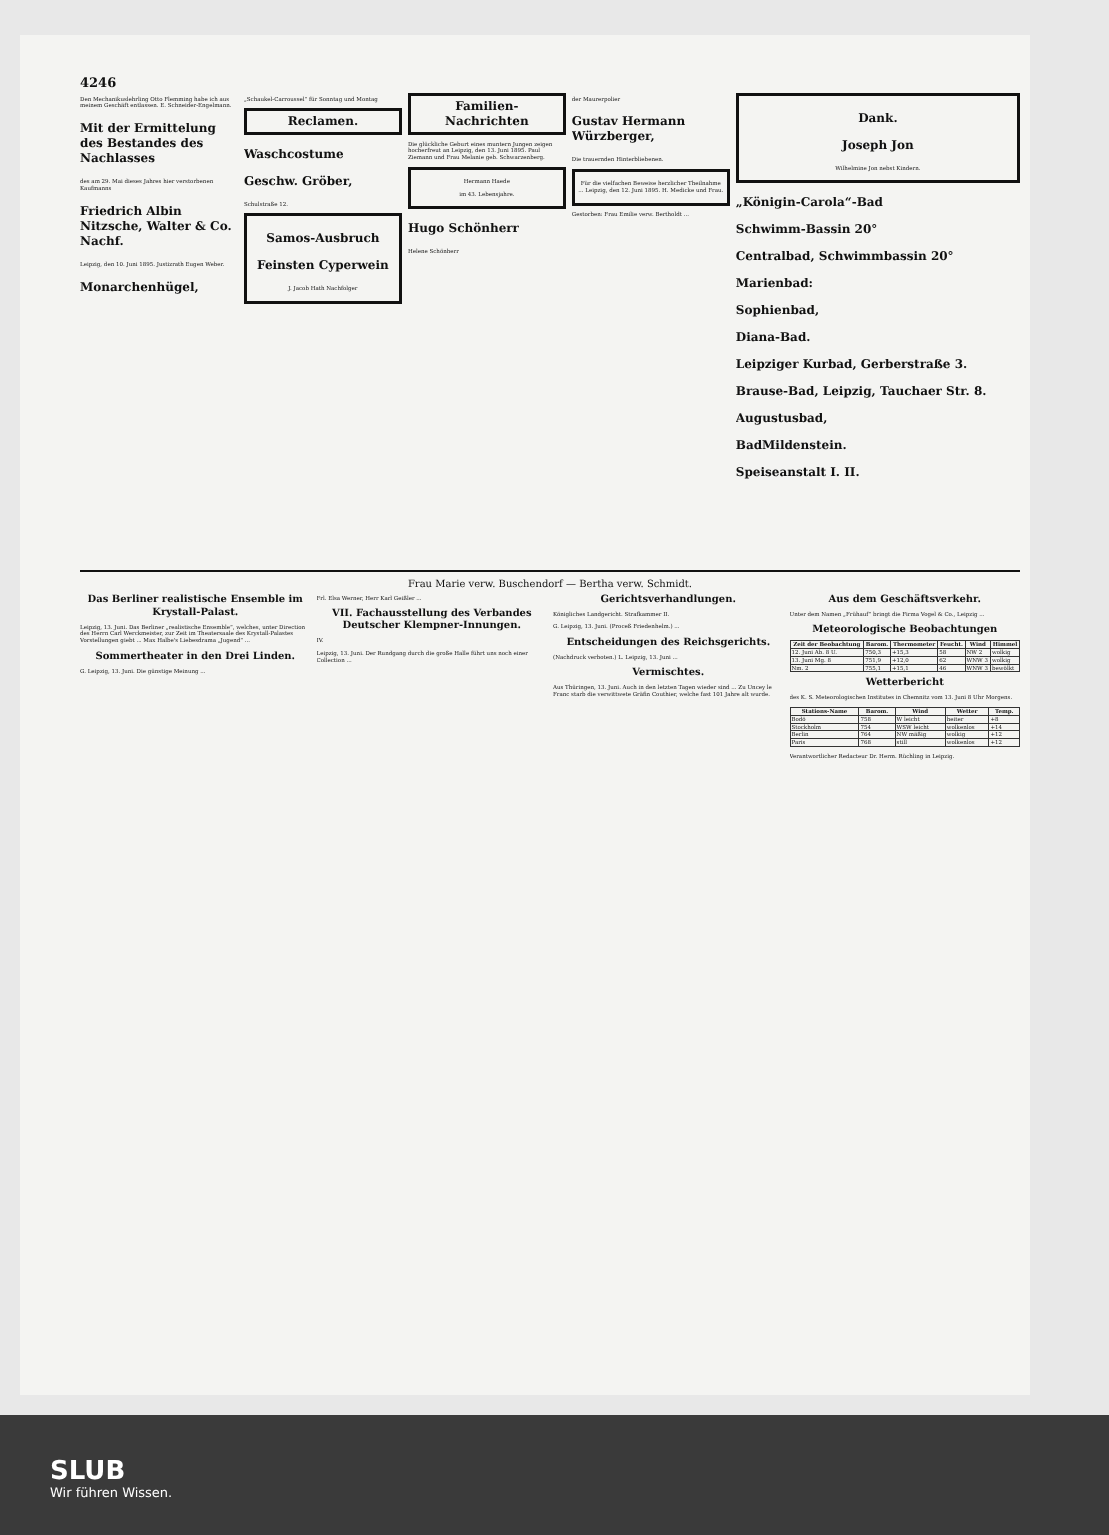4246
Den Mechanikuslehrling Otto Flemming habe ich aus meinem Geschäft entlassen. E. Schneider-Engelmann.
Mit der Ermittelung des Bestandes des Nachlasses
des am 29. Mai dieses Jahres hier verstorbenen Kaufmanns
Friedrich Albin Nitzsche, Walter & Co. Nachf.
Leipzig, den 10. Juni 1895. Justizrath Eugen Weber.
Monarchenhügel,
„Schaukel-Carroussel“ für Sonntag und Montag
Reclamen.
Waschcostume
Geschw. Gröber,
Schulstraße 12.
Samos-Ausbruch
Feinsten Cyperwein
J. Jacob Hath Nachfolger
Familien-Nachrichten
Die glückliche Geburt eines muntern Jungen zeigen hocherfreut an Leipzig, den 13. Juni 1895. Paul Ziemann und Frau Melanie geb. Schwarzenberg.
Hermann Haede
im 43. Lebensjahre.
Hugo Schönherr
Helene Schönherr
der Maurerpolier
Gustav Hermann Würzberger,
Die trauernden Hinterbliebenen.
Für die vielfachen Beweise herzlicher Theilnahme ... Leipzig, den 12. Juni 1895. H. Medicke und Frau.
Gestorben: Frau Emilie verw. Bertholdt ...
Dank.
Joseph Jon
Wilhelmine Jon nebst Kindern.
„Königin-Carola“-Bad
Schwimm-Bassin 20°
Centralbad, Schwimmbassin 20°
Marienbad:
Sophienbad,
Diana-Bad.
Leipziger Kurbad, Gerberstraße 3.
Brause-Bad, Leipzig, Tauchaer Str. 8.
Augustusbad,
BadMildenstein.
Speiseanstalt I. II.
Frau Marie verw. Buschendorf — Bertha verw. Schmidt.
Das Berliner realistische Ensemble im Krystall-Palast.
Leipzig, 13. Juni. Das Berliner „realistische Ensemble“, welches, unter Direction des Herrn Carl Werckmeister, zur Zeit im Theatersaale des Krystall-Palastes Vorstellungen giebt ... Max Halbe's Liebesdrama „Jugend“ ...
Sommertheater in den Drei Linden.
G. Leipzig, 13. Juni. Die günstige Meinung ...
Frl. Elsa Werner, Herr Karl Geißler ...
VII. Fachausstellung des Verbandes Deutscher Klempner-Innungen.
IV.
Leipzig, 13. Juni. Der Rundgang durch die große Halle führt uns noch einer Collection ...
Gerichtsverhandlungen.
Königliches Landgericht. Strafkammer II.
G. Leipzig, 13. Juni. (Proceß Friedenhelm.) ...
Entscheidungen des Reichsgerichts.
(Nachdruck verboten.) L. Leipzig, 13. Juni ...
Vermischtes.
Aus Thüringen, 13. Juni. Auch in den letzten Tagen wieder sind ... Zu Uncey le Franc starb die verwittwete Gräfin Couthier, welche fast 101 Jahre alt wurde.
Aus dem Geschäftsverkehr.
Unter dem Namen „Frühauf“ bringt die Firma Vogel & Co., Leipzig ...
Meteorologische Beobachtungen
| Zeit der Beobachtung | Barom. | Thermometer | Feucht. | Wind | Himmel |
| --- | --- | --- | --- | --- | --- |
| 12. Juni Ab. 8 U. | 750,3 | +15,3 | 58 | NW 2 | wolkig |
| 13. Juni Mg. 8 | 751,9 | +12,0 | 62 | WNW 3 | wolkig |
| Nm. 2 | 755,1 | +15,1 | 46 | WNW 3 | bewölkt |
Wetterbericht
des K. S. Meteorologischen Institutes in Chemnitz vom 13. Juni 8 Uhr Morgens.
| Stations-Name | Barom. | Wind | Wetter | Temp. |
| --- | --- | --- | --- | --- |
| Bodö | 758 | W leicht | heiter | +8 |
| Stockholm | 754 | WSW leicht | wolkenlos | +14 |
| Berlin | 764 | NW mäßig | wolkig | +12 |
| Paris | 768 | still | wolkenlos | +12 |
Verantwortlicher Redacteur Dr. Herm. Rüchling in Leipzig.
SLUB
Wir führen Wissen.